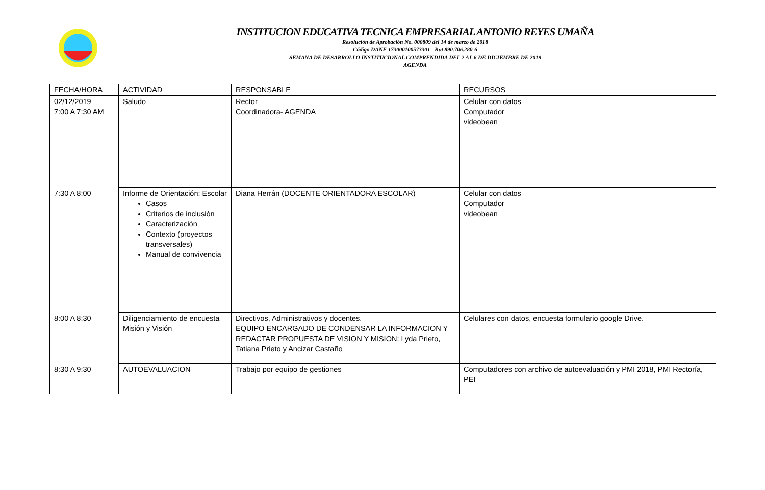INSTITUCION EDUCATIVA TECNICA EMPRESARIAL ANTONIO REYES UMAÑA
Resolución de Aprobación No. 000809 del 14 de marzo de 2018
Código DANE 173000100573301 - Rut 890.706.280-6
SEMANA DE DESARROLLO INSTITUCIONAL COMPRENDIDA DEL 2 AL 6 DE DICIEMBRE DE 2019
AGENDA
| FECHA/HORA | ACTIVIDAD | RESPONSABLE | RECURSOS |
| --- | --- | --- | --- |
| 02/12/2019 7:00 A 7:30 AM | Saludo | Rector Coordinadora- AGENDA | Celular con datos Computador videobean |
| 7:30 A 8:00 | Informe de Orientación: Escolar Casos Criterios de inclusión Caracterización Contexto (proyectos transversales) Manual de convivencia | Diana Herrán (DOCENTE ORIENTADORA ESCOLAR) | Celular con datos Computador videobean |
| 8:00 A 8:30 | Diligenciamiento de encuesta Misión y Visión | Directivos, Administrativos y docentes. EQUIPO ENCARGADO DE CONDENSAR LA INFORMACION Y REDACTAR PROPUESTA DE VISION Y MISION: Lyda Prieto, Tatiana Prieto y Ancizar Castaño | Celulares con datos, encuesta formulario google Drive. |
| 8:30 A 9:30 | AUTOEVALUACION | Trabajo por equipo de gestiones | Computadores con archivo de autoevaluación y PMI 2018, PMI Rectoría, PEI |